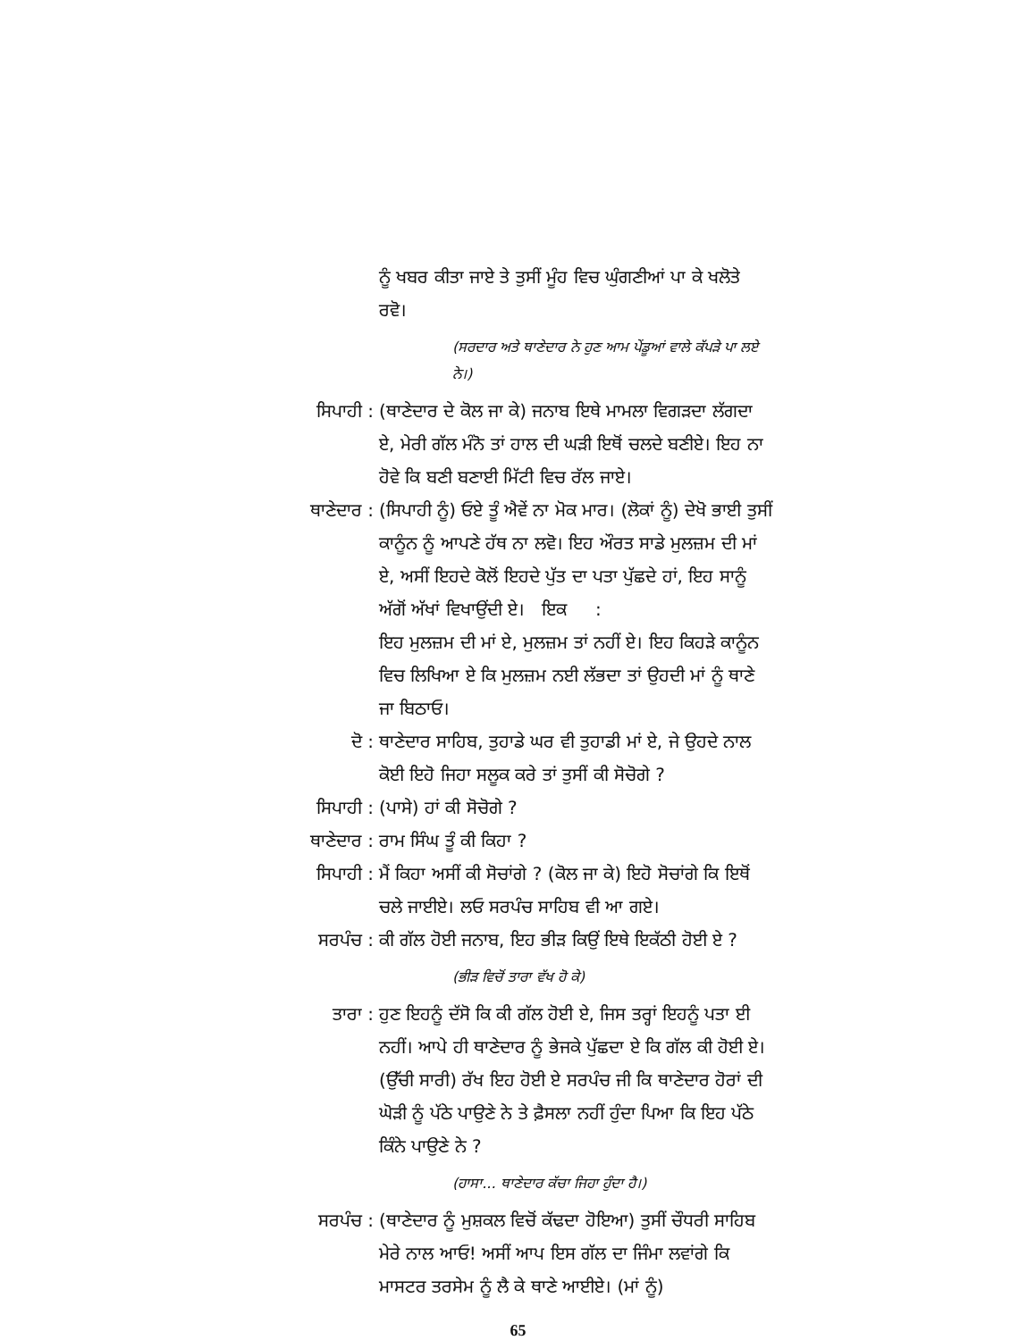ਨੂੰ ਖਬਰ ਕੀਤਾ ਜਾਏ ਤੇ ਤੁਸੀਂ ਮੂੰਹ ਵਿਚ ਘੁੰਗਣੀਆਂ ਪਾ ਕੇ ਖਲੋਤੇ ਰਵੋ।
(ਸਰਦਾਰ ਅਤੇ ਥਾਣੇਦਾਰ ਨੇ ਹੁਣ ਆਮ ਪੇਂਡੂਆਂ ਵਾਲੇ ਕੱਪੜੇ ਪਾ ਲਏ ਨੇ।)
ਸਿਪਾਹੀ : (ਥਾਣੇਦਾਰ ਦੇ ਕੋਲ ਜਾ ਕੇ) ਜਨਾਬ ਇਥੇ ਮਾਮਲਾ ਵਿਗੜਦਾ ਲੱਗਦਾ ਏ, ਮੇਰੀ ਗੱਲ ਮੰਨੋ ਤਾਂ ਹਾਲ ਦੀ ਘੜੀ ਇਥੋਂ ਚਲਦੇ ਬਣੀਏ। ਇਹ ਨਾ ਹੋਵੇ ਕਿ ਬਣੀ ਬਣਾਈ ਮਿੱਟੀ ਵਿਚ ਰੱਲ ਜਾਏ।
ਥਾਣੇਦਾਰ : (ਸਿਪਾਹੀ ਨੂੰ) ਓਏ ਤੂੰ ਐਵੇਂ ਨਾ ਮੋਕ ਮਾਰ। (ਲੋਕਾਂ ਨੂੰ) ਦੇਖੋ ਭਾਈ ਤੁਸੀਂ ਕਾਨੂੰਨ ਨੂੰ ਆਪਣੇ ਹੱਥ ਨਾ ਲਵੋ। ਇਹ ਔਰਤ ਸਾਡੇ ਮੁਲਜ਼ਮ ਦੀ ਮਾਂ ਏ, ਅਸੀਂ ਇਹਦੇ ਕੋਲੋਂ ਇਹਦੇ ਪੁੱਤ ਦਾ ਪਤਾ ਪੁੱਛਦੇ ਹਾਂ, ਇਹ ਸਾਨੂੰ ਅੱਗੋਂ ਅੱਖਾਂ ਵਿਖਾਉਂਦੀ ਏ। ਇਕ :
ਇਹ ਮੁਲਜ਼ਮ ਦੀ ਮਾਂ ਏ, ਮੁਲਜ਼ਮ ਤਾਂ ਨਹੀਂ ਏ। ਇਹ ਕਿਹੜੇ ਕਾਨੂੰਨ ਵਿਚ ਲਿਖਿਆ ਏ ਕਿ ਮੁਲਜ਼ਮ ਨਈ ਲੱਭਦਾ ਤਾਂ ਉਹਦੀ ਮਾਂ ਨੂੰ ਥਾਣੇ ਜਾ ਬਿਠਾਓ।
ਦੋ : ਥਾਣੇਦਾਰ ਸਾਹਿਬ, ਤੁਹਾਡੇ ਘਰ ਵੀ ਤੁਹਾਡੀ ਮਾਂ ਏ, ਜੇ ਉਹਦੇ ਨਾਲ ਕੋਈ ਇਹੋ ਜਿਹਾ ਸਲੂਕ ਕਰੇ ਤਾਂ ਤੁਸੀਂ ਕੀ ਸੋਚੋਗੇ ?
ਸਿਪਾਹੀ : (ਪਾਸੇ) ਹਾਂ ਕੀ ਸੋਚੋਗੇ ?
ਥਾਣੇਦਾਰ : ਰਾਮ ਸਿੰਘ ਤੂੰ ਕੀ ਕਿਹਾ ?
ਸਿਪਾਹੀ : ਮੈਂ ਕਿਹਾ ਅਸੀਂ ਕੀ ਸੋਚਾਂਗੇ ? (ਕੋਲ ਜਾ ਕੇ) ਇਹੋ ਸੋਚਾਂਗੇ ਕਿ ਇਥੋਂ ਚਲੇ ਜਾਈਏ। ਲਓ ਸਰਪੰਚ ਸਾਹਿਬ ਵੀ ਆ ਗਏ।
ਸਰਪੰਚ : ਕੀ ਗੱਲ ਹੋਈ ਜਨਾਬ, ਇਹ ਭੀੜ ਕਿਉਂ ਇਥੇ ਇਕੱਠੀ ਹੋਈ ਏ ?
(ਭੀੜ ਵਿਚੋਂ ਤਾਰਾ ਵੱਖ ਹੋ ਕੇ)
ਤਾਰਾ : ਹੁਣ ਇਹਨੂੰ ਦੱਸੋ ਕਿ ਕੀ ਗੱਲ ਹੋਈ ਏ, ਜਿਸ ਤਰ੍ਹਾਂ ਇਹਨੂੰ ਪਤਾ ਈ ਨਹੀਂ। ਆਪੇ ਹੀ ਥਾਣੇਦਾਰ ਨੂੰ ਭੇਜਕੇ ਪੁੱਛਦਾ ਏ ਕਿ ਗੱਲ ਕੀ ਹੋਈ ਏ। (ਉੱਚੀ ਸਾਰੀ) ਰੱਖ ਇਹ ਹੋਈ ਏ ਸਰਪੰਚ ਜੀ ਕਿ ਥਾਣੇਦਾਰ ਹੋਰਾਂ ਦੀ ਘੋੜੀ ਨੂੰ ਪੱਠੇ ਪਾਉਣੇ ਨੇ ਤੇ ਫ਼ੈਸਲਾ ਨਹੀਂ ਹੁੰਦਾ ਪਿਆ ਕਿ ਇਹ ਪੱਠੇ ਕਿੰਨੇ ਪਾਉਣੇ ਨੇ ?
(ਹਾਸਾ... ਥਾਣੇਦਾਰ ਕੱਚਾ ਜਿਹਾ ਹੁੰਦਾ ਹੈ।)
ਸਰਪੰਚ : (ਥਾਣੇਦਾਰ ਨੂੰ ਮੁਸ਼ਕਲ ਵਿਚੋਂ ਕੱਢਦਾ ਹੋਇਆ) ਤੁਸੀਂ ਚੌਧਰੀ ਸਾਹਿਬ ਮੇਰੇ ਨਾਲ ਆਓ! ਅਸੀਂ ਆਪ ਇਸ ਗੱਲ ਦਾ ਜਿੰਮਾ ਲਵਾਂਗੇ ਕਿ ਮਾਸਟਰ ਤਰਸੇਮ ਨੂੰ ਲੈ ਕੇ ਥਾਣੇ ਆਈਏ। (ਮਾਂ ਨੂੰ)
65